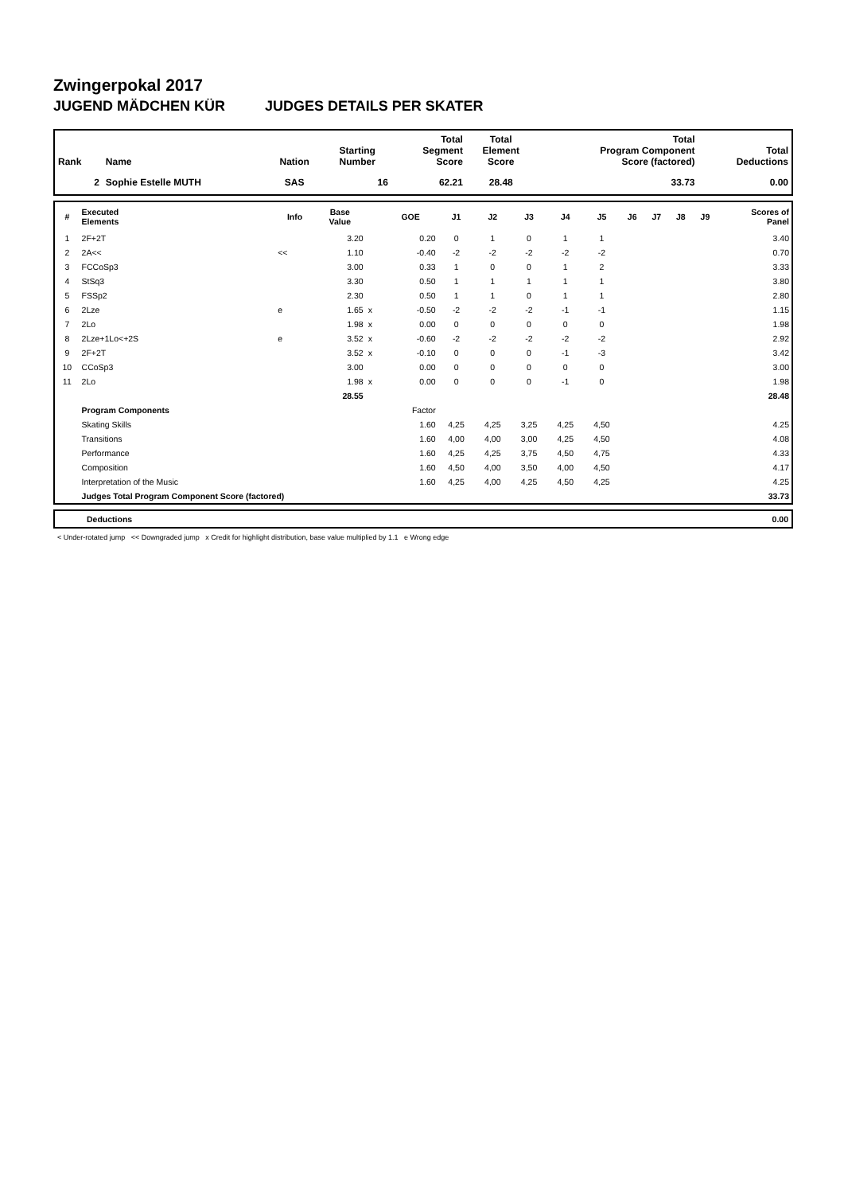Zwingerpokal 2017
JUGEND MÄDCHEN KÜR JUDGES DETAILS PER SKATER
| Rank | Name | Nation | Starting Number | Total Segment Score | Total Element Score | Total Program Component Score (factored) | Total Deductions |
| --- | --- | --- | --- | --- | --- | --- | --- |
| 2 | Sophie Estelle MUTH | SAS | 16 | 62.21 | 28.48 | 33.73 | 0.00 |
| # | Executed Elements | Info | Base Value | | GOE | J1 | J2 | J3 | J4 | J5 | J6 | J7 | J8 | J9 | Scores of Panel |
| --- | --- | --- | --- | --- | --- | --- | --- | --- | --- | --- | --- | --- | --- | --- | --- |
| 1 | 2F+2T | | 3.20 | | 0.20 | 0 | 1 | 0 | 1 | 1 | | | | | 3.40 |
| 2 | 2A<< | << | 1.10 | | -0.40 | -2 | -2 | -2 | -2 | -2 | | | | | 0.70 |
| 3 | FCCoSp3 | | 3.00 | | 0.33 | 1 | 0 | 0 | 1 | 2 | | | | | 3.33 |
| 4 | StSq3 | | 3.30 | | 0.50 | 1 | 1 | 1 | 1 | 1 | | | | | 3.80 |
| 5 | FSSp2 | | 2.30 | | 0.50 | 1 | 1 | 0 | 1 | 1 | | | | | 2.80 |
| 6 | 2Lze | e | 1.65 | x | -0.50 | -2 | -2 | -2 | -1 | -1 | | | | | 1.15 |
| 7 | 2Lo | | 1.98 | x | 0.00 | 0 | 0 | 0 | 0 | 0 | | | | | 1.98 |
| 8 | 2Lze+1Lo<+2S | e | 3.52 | x | -0.60 | -2 | -2 | -2 | -2 | -2 | | | | | 2.92 |
| 9 | 2F+2T | | 3.52 | x | -0.10 | 0 | 0 | 0 | -1 | -3 | | | | | 3.42 |
| 10 | CCoSp3 | | 3.00 | | 0.00 | 0 | 0 | 0 | 0 | 0 | | | | | 3.00 |
| 11 | 2Lo | | 1.98 | x | 0.00 | 0 | 0 | 0 | -1 | 0 | | | | | 1.98 |
| | | | 28.55 | | | | | | | | | | | | 28.48 |
| | Program Components | | | | Factor | | | | | | | | | | |
| | Skating Skills | | | | 1.60 | 4,25 | 4,25 | 3,25 | 4,25 | 4,50 | | | | | 4.25 |
| | Transitions | | | | 1.60 | 4,00 | 4,00 | 3,00 | 4,25 | 4,50 | | | | | 4.08 |
| | Performance | | | | 1.60 | 4,25 | 4,25 | 3,75 | 4,50 | 4,75 | | | | | 4.33 |
| | Composition | | | | 1.60 | 4,50 | 4,00 | 3,50 | 4,00 | 4,50 | | | | | 4.17 |
| | Interpretation of the Music | | | | 1.60 | 4,25 | 4,00 | 4,25 | 4,50 | 4,25 | | | | | 4.25 |
| | Judges Total Program Component Score (factored) | | | | | | | | | | | | | | 33.73 |
| Deductions | 0.00 |
< Under-rotated jump << Downgraded jump x Credit for highlight distribution, base value multiplied by 1.1 e Wrong edge